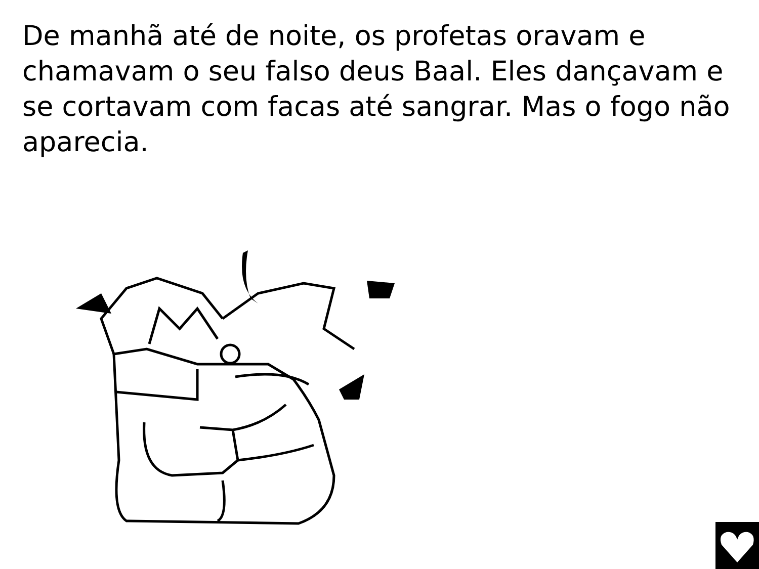De manhã até de noite, os profetas oravam e chamavam o seu falso deus Baal. Eles dançavam e se cortavam com facas até sangrar. Mas o fogo não aparecia.